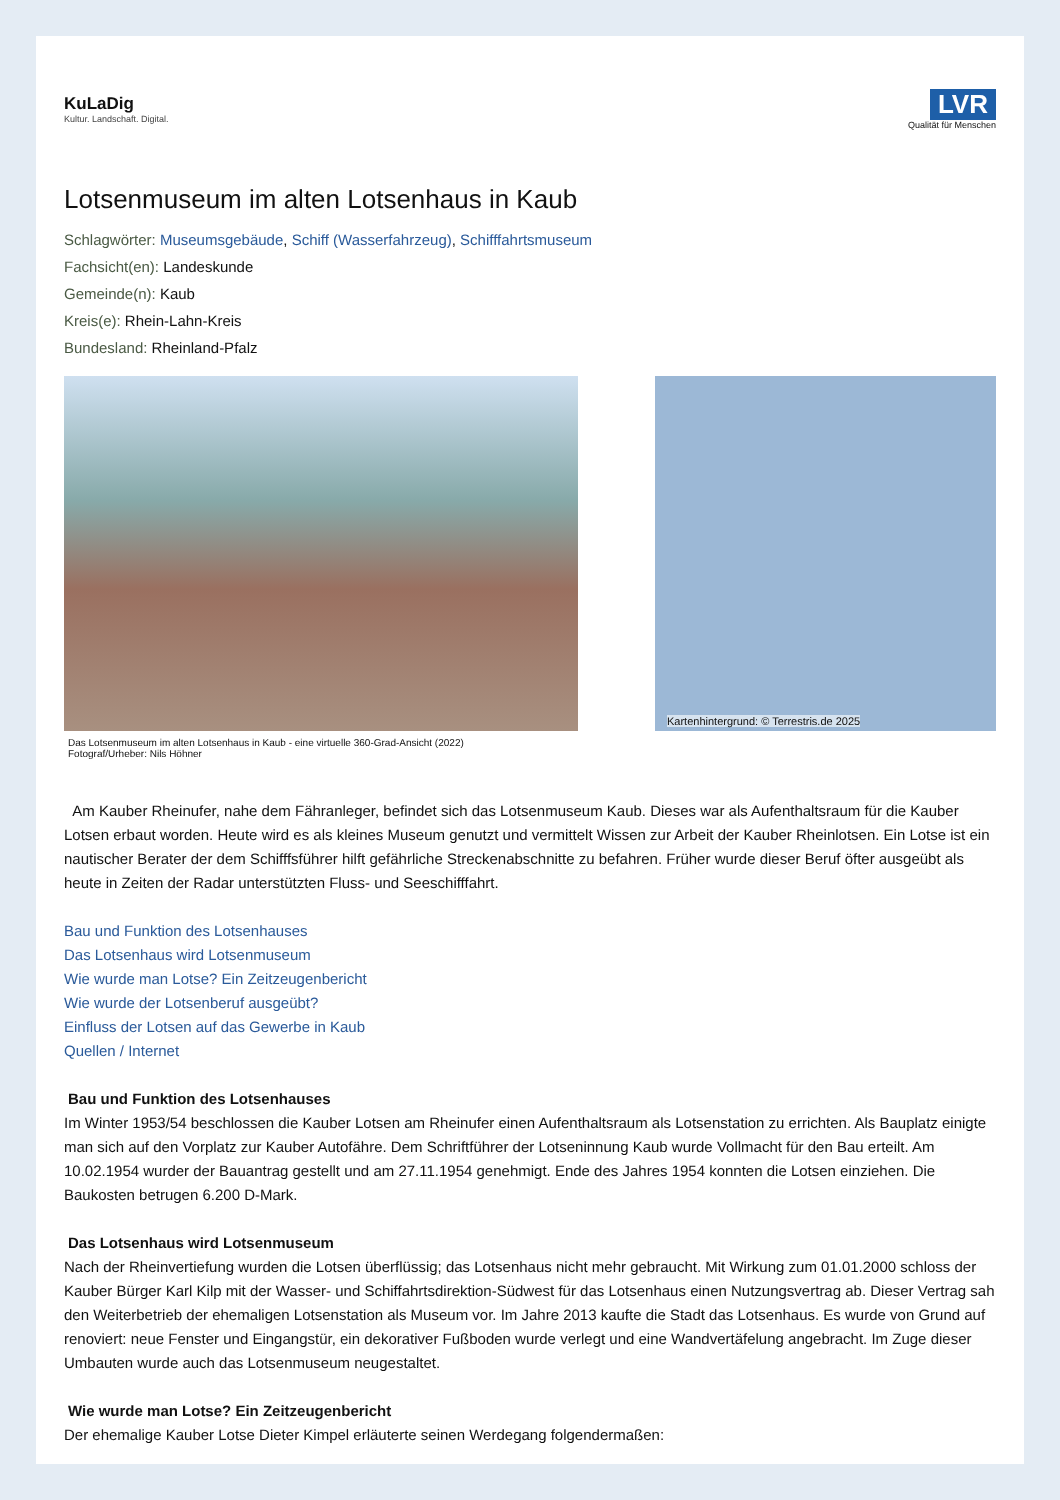KuLaDig
Kultur. Landschaft. Digital.
LVR
Qualität für Menschen
Lotsenmuseum im alten Lotsenhaus in Kaub
Schlagwörter: Museumsgebäude, Schiff (Wasserfahrzeug), Schifffahrtsmuseum
Fachsicht(en): Landeskunde
Gemeinde(n): Kaub
Kreis(e): Rhein-Lahn-Kreis
Bundesland: Rheinland-Pfalz
Das Lotsenmuseum im alten Lotsenhaus in Kaub - eine virtuelle 360-Grad-Ansicht (2022)
Fotograf/Urheber: Nils Höhner
Kartenhintergrund: © Terrestris.de 2025
Am Kauber Rheinufer, nahe dem Fähranleger, befindet sich das Lotsenmuseum Kaub. Dieses war als Aufenthaltsraum für die Kauber Lotsen erbaut worden. Heute wird es als kleines Museum genutzt und vermittelt Wissen zur Arbeit der Kauber Rheinlotsen. Ein Lotse ist ein nautischer Berater der dem Schifffsführer hilft gefährliche Streckenabschnitte zu befahren. Früher wurde dieser Beruf öfter ausgeübt als heute in Zeiten der Radar unterstützten Fluss- und Seeschifffahrt.
Bau und Funktion des Lotsenhauses
Das Lotsenhaus wird Lotsenmuseum
Wie wurde man Lotse? Ein Zeitzeugenbericht
Wie wurde der Lotsenberuf ausgeübt?
Einfluss der Lotsen auf das Gewerbe in Kaub
Quellen / Internet
Bau und Funktion des Lotsenhauses
Im Winter 1953/54 beschlossen die Kauber Lotsen am Rheinufer einen Aufenthaltsraum als Lotsenstation zu errichten. Als Bauplatz einigte man sich auf den Vorplatz zur Kauber Autofähre. Dem Schriftführer der Lotseninnung Kaub wurde Vollmacht für den Bau erteilt. Am 10.02.1954 wurder der Bauantrag gestellt und am 27.11.1954 genehmigt. Ende des Jahres 1954 konnten die Lotsen einziehen. Die Baukosten betrugen 6.200 D-Mark.
Das Lotsenhaus wird Lotsenmuseum
Nach der Rheinvertiefung wurden die Lotsen überflüssig; das Lotsenhaus nicht mehr gebraucht. Mit Wirkung zum 01.01.2000 schloss der Kauber Bürger Karl Kilp mit der Wasser- und Schiffahrtsdirektion-Südwest für das Lotsenhaus einen Nutzungsvertrag ab. Dieser Vertrag sah den Weiterbetrieb der ehemaligen Lotsenstation als Museum vor. Im Jahre 2013 kaufte die Stadt das Lotsenhaus. Es wurde von Grund auf renoviert: neue Fenster und Eingangstür, ein dekorativer Fußboden wurde verlegt und eine Wandvertäfelung angebracht. Im Zuge dieser Umbauten wurde auch das Lotsenmuseum neugestaltet.
Wie wurde man Lotse? Ein Zeitzeugenbericht
Der ehemalige Kauber Lotse Dieter Kimpel erläuterte seinen Werdegang folgendermaßen: